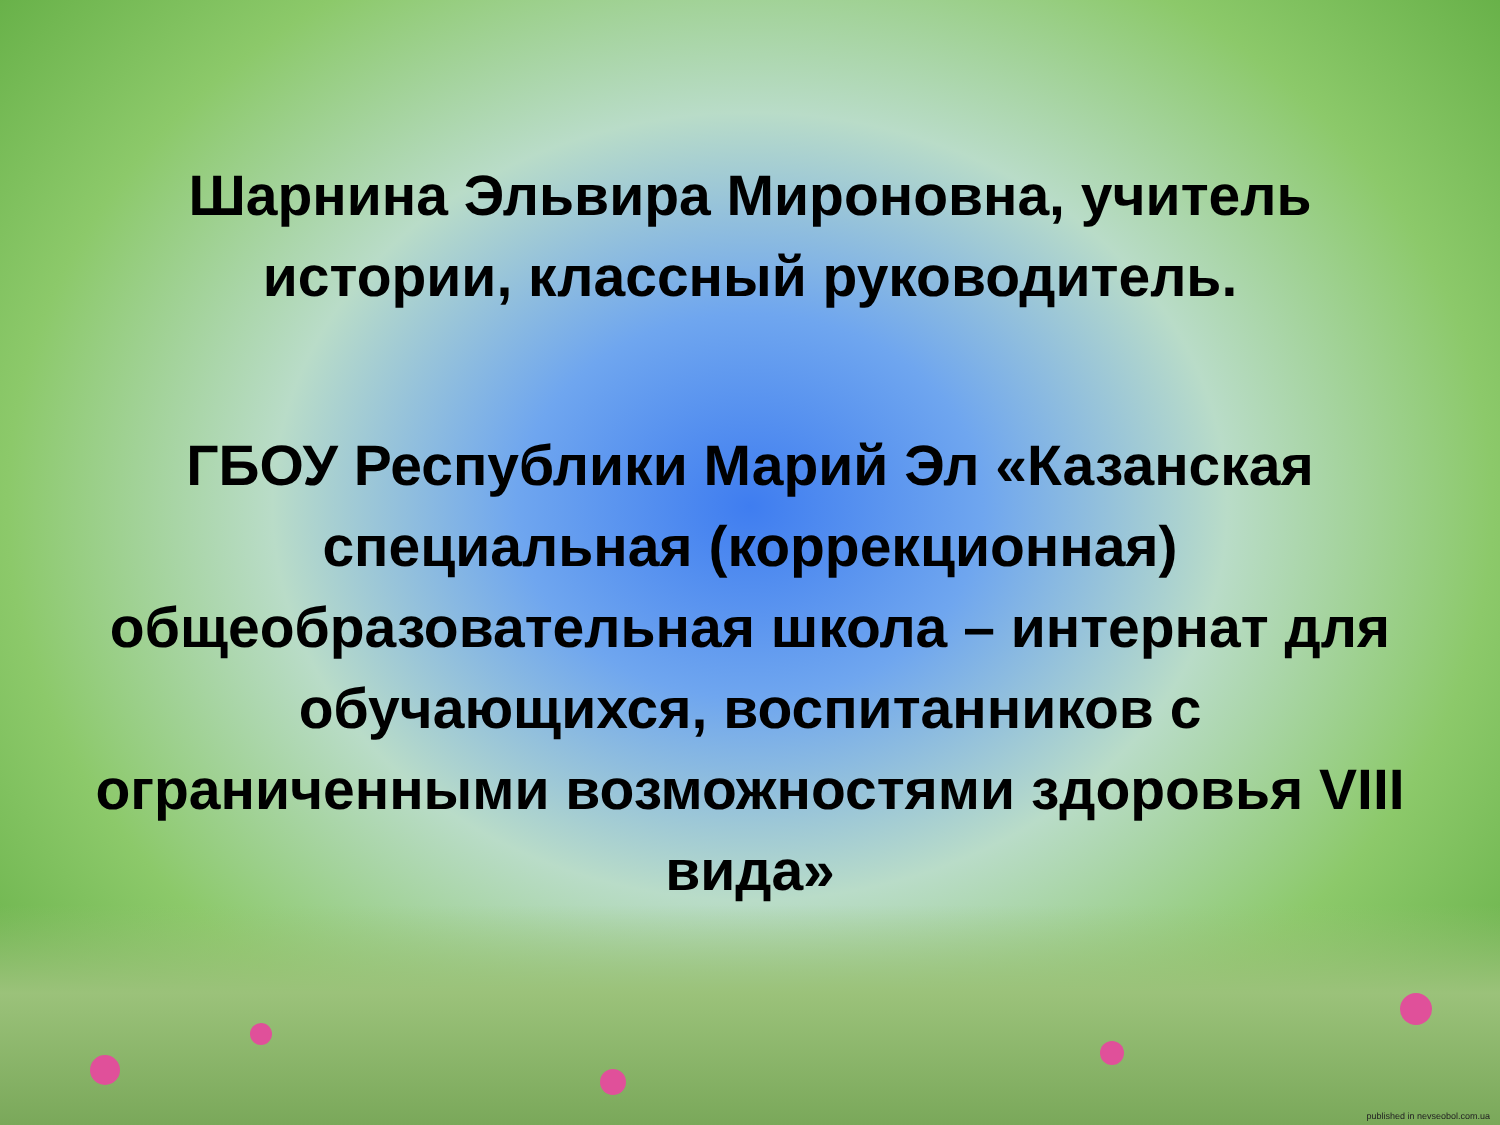Шарнина Эльвира Мироновна, учитель истории, классный руководитель.
ГБОУ Республики Марий Эл «Казанская специальная (коррекционная) общеобразовательная школа – интернат для обучающихся, воспитанников с ограниченными возможностями здоровья VIII вида»
published in nevseobol.com.ua